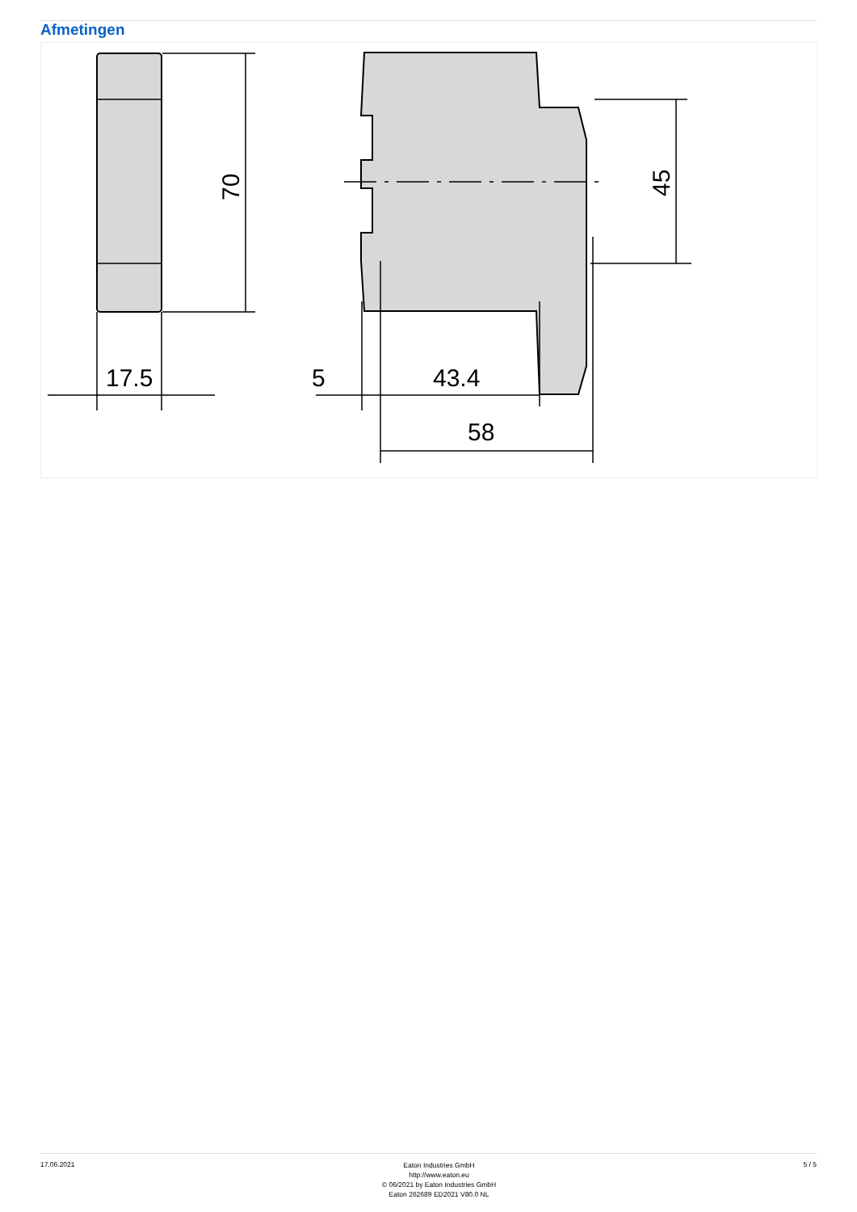Afmetingen
17.5
5
43.4
58
70
45
17.06.2021
Eaton Industries GmbH
http://www.eaton.eu
© 06/2021 by Eaton Industries GmbH
Eaton 262689 ED2021 V80.0 NL
5 / 5